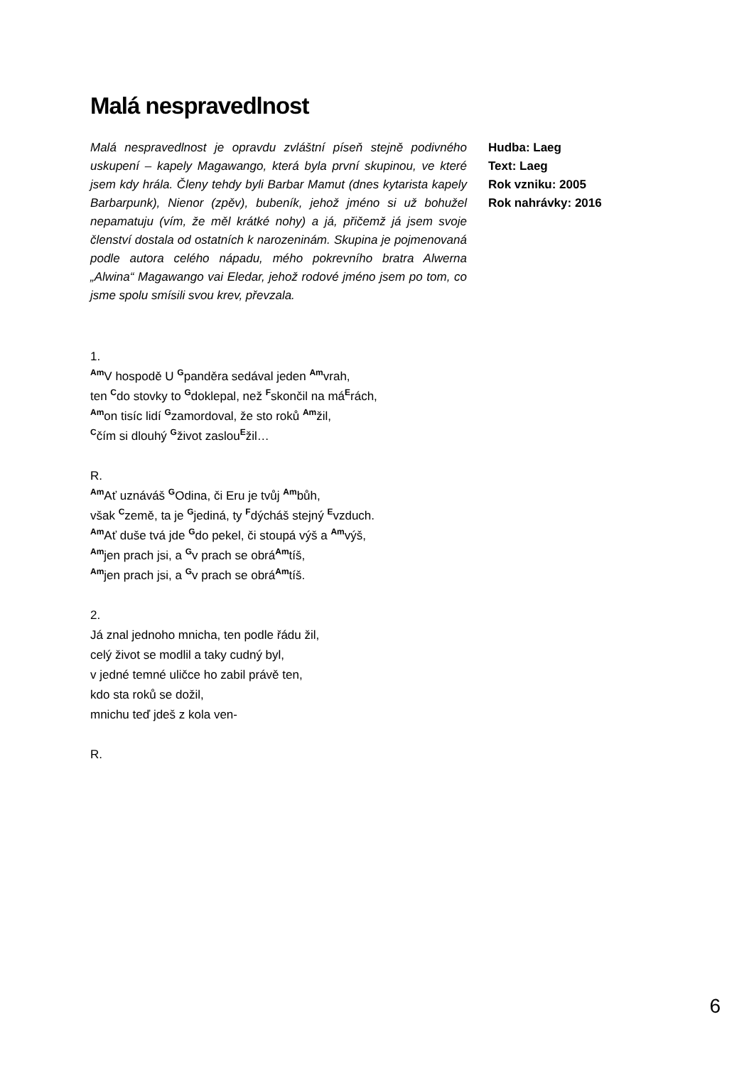Malá nespravedlnost
Malá nespravedlnost je opravdu zvláštní píseň stejně podivného uskupení – kapely Magawango, která byla první skupinou, ve které jsem kdy hrála. Členy tehdy byli Barbar Mamut (dnes kytarista kapely Barbarpunk), Nienor (zpěv), bubeník, jehož jméno si už bohužel nepamatuju (vím, že měl krátké nohy) a já, přičemž já jsem svoje členství dostala od ostatních k narozeninám. Skupina je pojmenovaná podle autora celého nápadu, mého pokrevního bratra Alwerna „Alwina“ Magawango vai Eledar, jehož rodové jméno jsem po tom, co jsme spolu smísili svou krev, převzala.
Hudba: Laeg
Text: Laeg
Rok vzniku: 2005
Rok nahrávky: 2016
1.
<sup>Am</sup>V hospodě U <sup>G</sup>panděra sedával jeden <sup>Am</sup>vrah,
ten <sup>C</sup>do stovky to <sup>G</sup>doklepal, než <sup>F</sup>skončil na má<sup>E</sup>rách,
<sup>Am</sup>on tisíc lidí <sup>G</sup>zamordoval, že sto roků <sup>Am</sup>žil,
<sup>C</sup>čím si dlouhý <sup>G</sup>život zaslou<sup>E</sup>žil…
R.
<sup>Am</sup>Ať uznáváš <sup>G</sup>Odina, či Eru je tvůj <sup>Am</sup>bůh,
však <sup>C</sup>země, ta je <sup>G</sup>jediná, ty <sup>F</sup>dýcháš stejný <sup>E</sup>vzduch.
<sup>Am</sup>Ať duše tvá jde <sup>G</sup>do pekel, či stoupá výš a <sup>Am</sup>výš,
<sup>Am</sup>jen prach jsi, a <sup>G</sup>v prach se obrá<sup>Am</sup>tíš,
<sup>Am</sup>jen prach jsi, a <sup>G</sup>v prach se obrá<sup>Am</sup>tíš.
2.
Já znal jednoho mnicha, ten podle řádu žil,
celý život se modlil a taky cudný byl,
v jedné temné uličce ho zabil právě ten,
kdo sta roků se dožil,
mnichu teď jdeš z kola ven-
R.
6